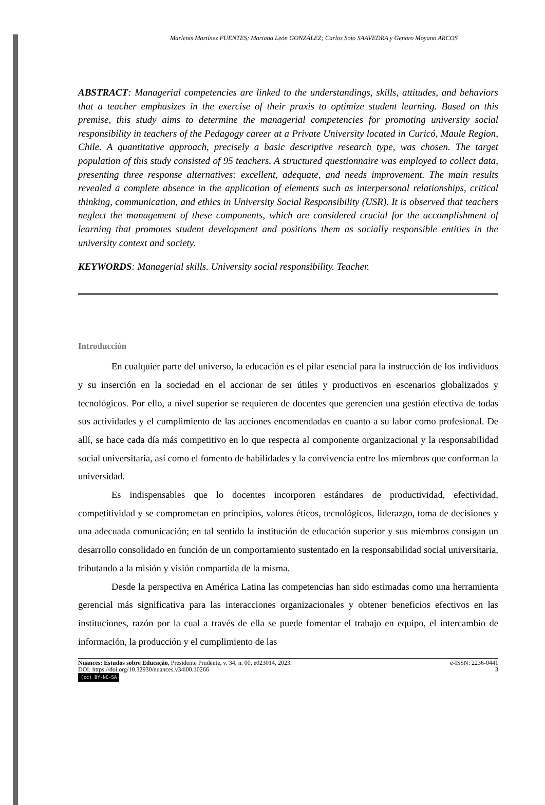Marlenis Martínez FUENTES; Mariana León GONZÁLEZ; Carlos Soto SAAVEDRA y Genaro Moyano ARCOS
ABSTRACT: Managerial competencies are linked to the understandings, skills, attitudes, and behaviors that a teacher emphasizes in the exercise of their praxis to optimize student learning. Based on this premise, this study aims to determine the managerial competencies for promoting university social responsibility in teachers of the Pedagogy career at a Private University located in Curicó, Maule Region, Chile. A quantitative approach, precisely a basic descriptive research type, was chosen. The target population of this study consisted of 95 teachers. A structured questionnaire was employed to collect data, presenting three response alternatives: excellent, adequate, and needs improvement. The main results revealed a complete absence in the application of elements such as interpersonal relationships, critical thinking, communication, and ethics in University Social Responsibility (USR). It is observed that teachers neglect the management of these components, which are considered crucial for the accomplishment of learning that promotes student development and positions them as socially responsible entities in the university context and society.
KEYWORDS: Managerial skills. University social responsibility. Teacher.
Introducción
En cualquier parte del universo, la educación es el pilar esencial para la instrucción de los individuos y su inserción en la sociedad en el accionar de ser útiles y productivos en escenarios globalizados y tecnológicos. Por ello, a nivel superior se requieren de docentes que gerencien una gestión efectiva de todas sus actividades y el cumplimiento de las acciones encomendadas en cuanto a su labor como profesional. De allí, se hace cada día más competitivo en lo que respecta al componente organizacional y la responsabilidad social universitaria, así como el fomento de habilidades y la convivencia entre los miembros que conforman la universidad.
Es indispensables que lo docentes incorporen estándares de productividad, efectividad, competitividad y se comprometan en principios, valores éticos, tecnológicos, liderazgo, toma de decisiones y una adecuada comunicación; en tal sentido la institución de educación superior y sus miembros consigan un desarrollo consolidado en función de un comportamiento sustentado en la responsabilidad social universitaria, tributando a la misión y visión compartida de la misma.
Desde la perspectiva en América Latina las competencias han sido estimadas como una herramienta gerencial más significativa para las interacciones organizacionales y obtener beneficios efectivos en las instituciones, razón por la cual a través de ella se puede fomentar el trabajo en equipo, el intercambio de información, la producción y el cumplimiento de las
e-ISSN: 2236-0441 Nuances: Estudos sobre Educação, Presidente Prudente, v. 34, n. 00, e023014, 2023.
3 DOI: https://doi.org/10.32930/nuances.v34i00.10266
(cc) BY-NC-SA